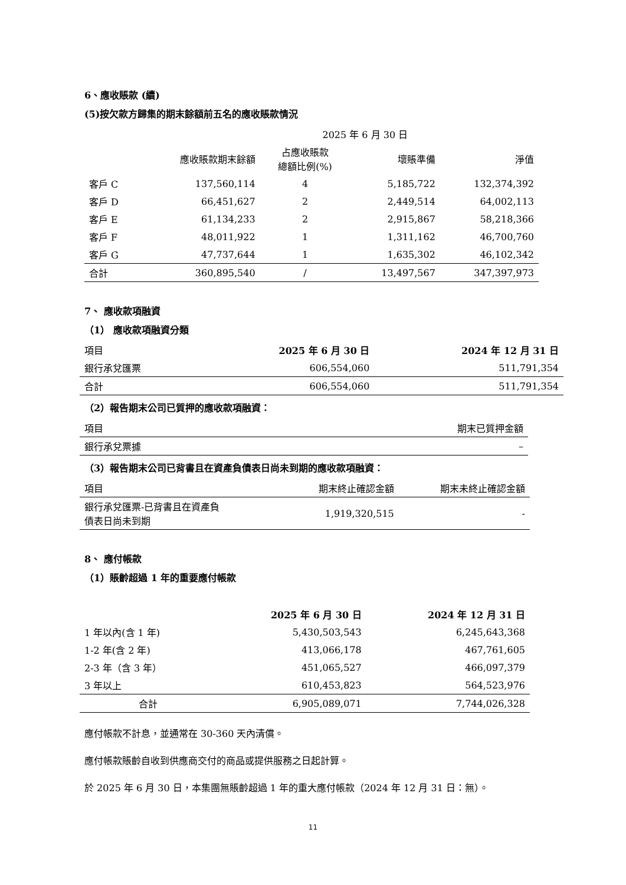6、應收賬款 (續)
(5)按欠款方歸集的期末餘額前五名的應收賬款情況
| | 2025 年 6 月 30 日 | | | |
| --- | --- | --- | --- | --- |
| | 應收賬款期末餘額 | 占應收賬款 總額比例(%) | 壞賬準備 | 淨值 |
| 客戶 C | 137,560,114 | 4 | 5,185,722 | 132,374,392 |
| 客戶 D | 66,451,627 | 2 | 2,449,514 | 64,002,113 |
| 客戶 E | 61,134,233 | 2 | 2,915,867 | 58,218,366 |
| 客戶 F | 48,011,922 | 1 | 1,311,162 | 46,700,760 |
| 客戶 G | 47,737,644 | 1 | 1,635,302 | 46,102,342 |
| 合計 | 360,895,540 | / | 13,497,567 | 347,397,973 |
7、 應收款項融資
（1） 應收款項融資分類
| 項目 | 2025 年 6 月 30 日 | 2024 年 12 月 31 日 |
| 銀行承兌匯票 | 606,554,060 | 511,791,354 |
| 合計 | 606,554,060 | 511,791,354 |
（2）報告期末公司已質押的應收款項融資：
| 項目 | 期末已質押金額 |
| 銀行承兌票據 | – |
（3）報告期末公司已背書且在資產負債表日尚未到期的應收款項融資：
| 項目 | 期末終止確認金額 | 期末未終止確認金額 |
| 銀行承兌匯票-已背書且在資產負 債表日尚未到期 | 1,919,320,515 | - |
8、 應付帳款
（1）賬齡超過 1 年的重要應付帳款
| | 2025 年 6 月 30 日 | 2024 年 12 月 31 日 |
| 1 年以內(含 1 年) | 5,430,503,543 | 6,245,643,368 |
| 1-2 年(含 2 年) | 413,066,178 | 467,761,605 |
| 2-3 年（含 3 年） | 451,065,527 | 466,097,379 |
| 3 年以上 | 610,453,823 | 564,523,976 |
| 合計 | 6,905,089,071 | 7,744,026,328 |
應付帳款不計息，並通常在 30-360 天內清償。
應付帳款賬齡自收到供應商交付的商品或提供服務之日起計算。
於 2025 年 6 月 30 日，本集團無賬齡超過 1 年的重大應付帳款（2024 年 12 月 31 日：無）。
11